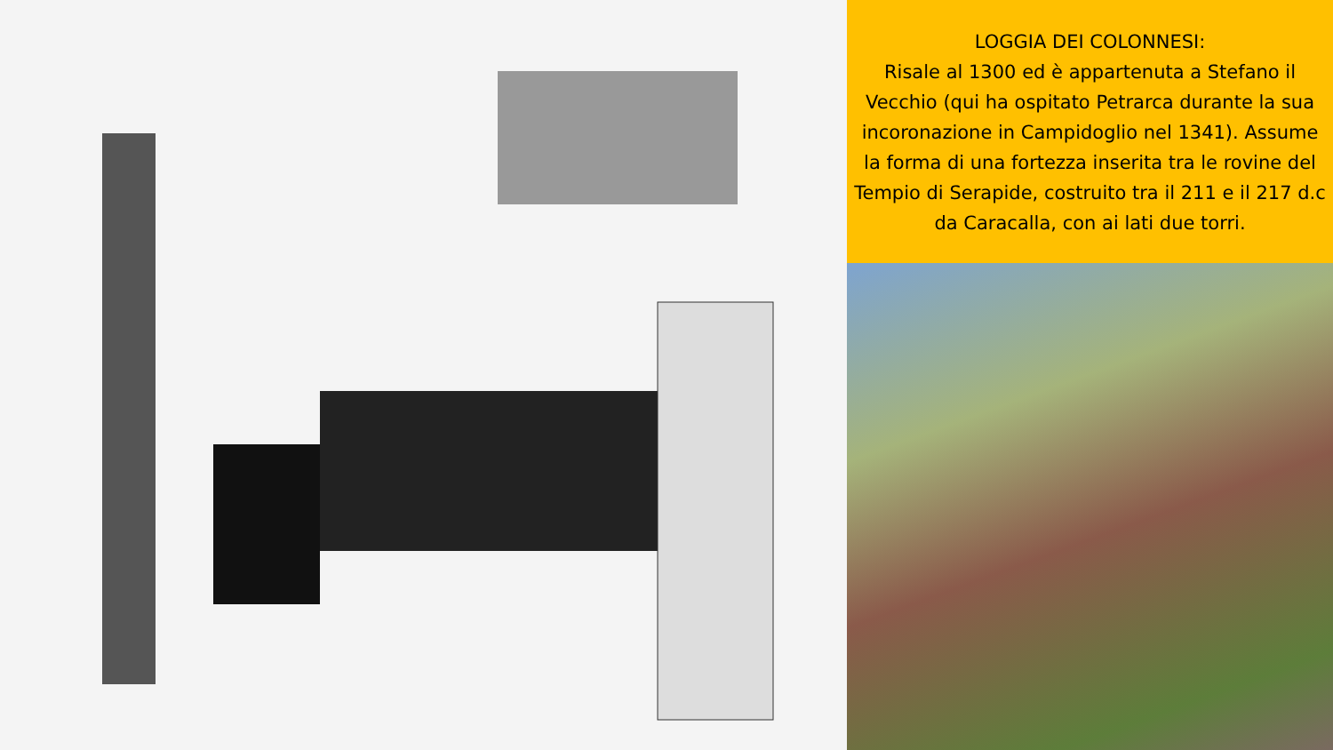LOGGIA DEI COLONNESI:
Risale al 1300 ed è appartenuta a Stefano il Vecchio (qui ha ospitato Petrarca durante la sua incoronazione in Campidoglio nel 1341). Assume la forma di una fortezza inserita tra le rovine del Tempio di Serapide, costruito tra il 211 e il 217 d.c da Caracalla, con ai lati due torri.